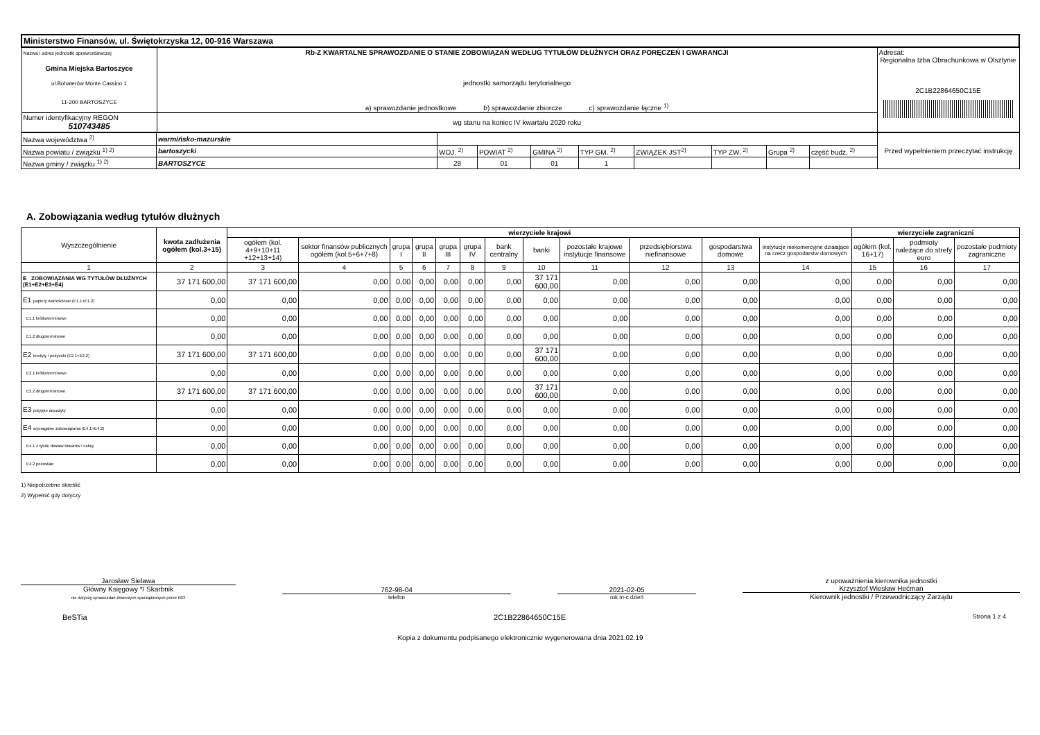| Ministerstwo Finansów, ul. Świętokrzyska 12, 00-916 Warszawa | | |
| Nazwa i adres jednostki sprawozdawczej Gmina Miejska Bartoszyce ul.Bohaterów Monte Cassino 1 11-200 BARTOSZYCE | Rb-Z KWARTALNE SPRAWOZDANIE O STANIE ZOBOWIĄZAŃ WEDŁUG TYTUŁÓW DŁUŻNYCH ORAZ PORĘCZEŃ I GWARANCJI jednostki samorządu terytorialnego a) sprawozdanie jednostkowe b) sprawozdanie zbiorcze c) sprawozdanie łączne <sup>1)</sup> | Adresat: Regionalna Izba Obrachunkowa w Olsztynie 2C1B22864650C15E |
| Numer identyfikacyjny REGON 510743485 | wg stanu na koniec IV kwartału 2020 roku | |
| Nazwa województwa <sup>2)</sup> | warmińsko-mazurskie | | | | | | | | | Przed wypełnieniem przeczytać instrukcję |
| Nazwa powiatu / związku <sup>1) 2)</sup> | bartoszycki | WOJ. <sup>2)</sup> | POWIAT <sup>2)</sup> | GMINA <sup>2)</sup> | TYP GM. <sup>2)</sup> | ZWIĄZEK JST<sup>2)</sup> | TYP ZW. <sup>2)</sup> | Grupa <sup>2)</sup> | część budz. <sup>2)</sup> | |
| Nazwa gminy / związku <sup>1) 2)</sup> | BARTOSZYCE | 28 | 01 | 01 | 1 | | | | | |
A. Zobowiązania według tytułów dłużnych
| Wyszczególnienie | kwota zadłużenia ogółem (kol.3+15) | wierzyciele krajowi | | | | | | | | | | | | wierzyciele zagraniczni | | |
| --- | --- | --- | --- | --- | --- | --- | --- | --- | --- | --- | --- | --- | --- | --- | --- | --- |
| | | ogółem (kol. 4+9+10+11 +12+13+14) | sektor finansów publicznych ogółem (kol.5+6+7+8) | grupa I | grupa II | grupa III | grupa IV | bank centralny | banki | pozostałe krajowe instytucje finansowe | przedsiębiorstwa niefinansowe | gospodarstwa domowe | instytucje niekomercyjne działające na rzecz gospodarstw domowych | ogółem (kol. 16+17) | podmioty należące do strefy euro | pozostałe podmioty zagraniczne |
| 1 | 2 | 3 | 4 | 5 | 6 | 7 | 8 | 9 | 10 | 11 | 12 | 13 | 14 | 15 | 16 | 17 |
| E ZOBOWIĄZANIA WG TYTUŁÓW DŁUŻNYCH (E1+E2+E3+E4) | 37 171 600,00 | 37 171 600,00 | 0,00 | 0,00 | 0,00 | 0,00 | 0,00 | 0,00 | 37 171 600,00 | 0,00 | 0,00 | 0,00 | 0,00 | 0,00 | 0,00 | 0,00 |
| E1 papiery wartościowe (E1.1+E1.2) | 0,00 | 0,00 | 0,00 | 0,00 | 0,00 | 0,00 | 0,00 | 0,00 | 0,00 | 0,00 | 0,00 | 0,00 | 0,00 | 0,00 | 0,00 | 0,00 |
| E1.1 krótkoterminowe | 0,00 | 0,00 | 0,00 | 0,00 | 0,00 | 0,00 | 0,00 | 0,00 | 0,00 | 0,00 | 0,00 | 0,00 | 0,00 | 0,00 | 0,00 | 0,00 |
| E1.2 długoterminowe | 0,00 | 0,00 | 0,00 | 0,00 | 0,00 | 0,00 | 0,00 | 0,00 | 0,00 | 0,00 | 0,00 | 0,00 | 0,00 | 0,00 | 0,00 | 0,00 |
| E2 kredyty i pożyczki (E2.1+E2.2) | 37 171 600,00 | 37 171 600,00 | 0,00 | 0,00 | 0,00 | 0,00 | 0,00 | 0,00 | 37 171 600,00 | 0,00 | 0,00 | 0,00 | 0,00 | 0,00 | 0,00 | 0,00 |
| E2.1 krótkoterminowe | 0,00 | 0,00 | 0,00 | 0,00 | 0,00 | 0,00 | 0,00 | 0,00 | 0,00 | 0,00 | 0,00 | 0,00 | 0,00 | 0,00 | 0,00 | 0,00 |
| E2.2 długoterminowe | 37 171 600,00 | 37 171 600,00 | 0,00 | 0,00 | 0,00 | 0,00 | 0,00 | 0,00 | 37 171 600,00 | 0,00 | 0,00 | 0,00 | 0,00 | 0,00 | 0,00 | 0,00 |
| E3 przyjęte depozyty | 0,00 | 0,00 | 0,00 | 0,00 | 0,00 | 0,00 | 0,00 | 0,00 | 0,00 | 0,00 | 0,00 | 0,00 | 0,00 | 0,00 | 0,00 | 0,00 |
| E4 wymagalne zobowiązania (E4.1+E4.2) | 0,00 | 0,00 | 0,00 | 0,00 | 0,00 | 0,00 | 0,00 | 0,00 | 0,00 | 0,00 | 0,00 | 0,00 | 0,00 | 0,00 | 0,00 | 0,00 |
| E4.1 z tytułu dostaw towarów i usług | 0,00 | 0,00 | 0,00 | 0,00 | 0,00 | 0,00 | 0,00 | 0,00 | 0,00 | 0,00 | 0,00 | 0,00 | 0,00 | 0,00 | 0,00 | 0,00 |
| E4.2 pozostałe | 0,00 | 0,00 | 0,00 | 0,00 | 0,00 | 0,00 | 0,00 | 0,00 | 0,00 | 0,00 | 0,00 | 0,00 | 0,00 | 0,00 | 0,00 | 0,00 |
1) Niepotrzebne skreślić
2) Wypełnić gdy dotyczy
Jarosław Sielawa
Główny Księgowy */ Skarbnik
nie dotyczy sprawozdań zbiorczych sporządzonych przez RIO
762-98-04
telefon
2021-02-05
rok m-c dzień
z upoważnienia kierownika jednostki
Krzysztof Wiesław Hećman
Kierownik jednostki / Przewodniczący Zarządu
BeSTia 2C1B22864650C15E Strona 1 z 4
Kopia z dokumentu podpisanego elektronicznie wygenerowana dnia 2021.02.19